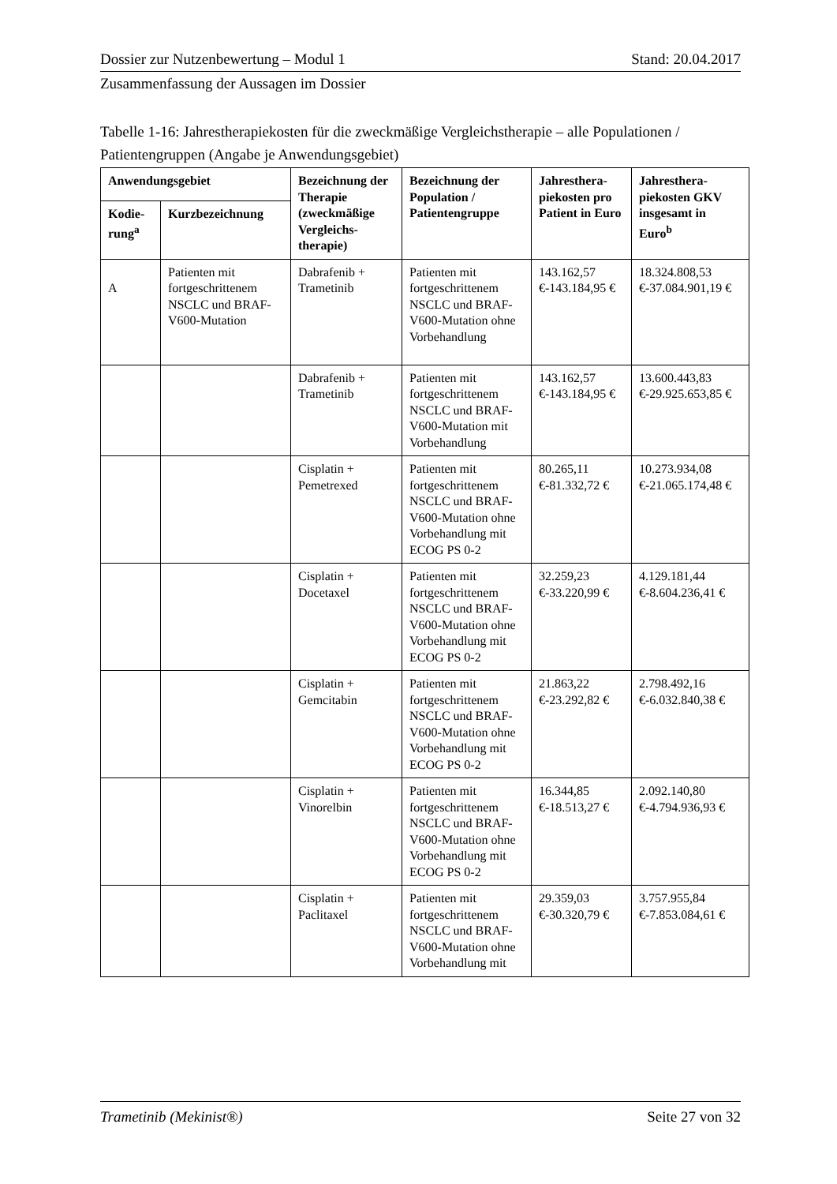Dossier zur Nutzenbewertung – Modul 1 Stand: 20.04.2017
Zusammenfassung der Aussagen im Dossier
Tabelle 1-16: Jahrestherapiekosten für die zweckmäßige Vergleichstherapie – alle Populationen / Patientengruppen (Angabe je Anwendungsgebiet)
| Anwendungsgebiet | | Bezeichnung der Therapie (zweckmäßige Vergleichs-therapie) | Bezeichnung der Population / Patientengruppe | Jahresthera-piekosten pro Patient in Euro | Jahresthera-piekosten GKV insgesamt in Euro<sup>b</sup> |
| --- | --- | --- | --- | --- | --- |
| Kodie-rung<sup>a</sup> | Kurzbezeichnung | | | | |
| A | Patienten mit fortgeschrittenem NSCLC und BRAF-V600-Mutation | Dabrafenib + Trametinib | Patienten mit fortgeschrittenem NSCLC und BRAF-V600-Mutation ohne Vorbehandlung | 143.162,57 €-143.184,95 € | 18.324.808,53 €-37.084.901,19 € |
| | | Dabrafenib + Trametinib | Patienten mit fortgeschrittenem NSCLC und BRAF-V600-Mutation mit Vorbehandlung | 143.162,57 €-143.184,95 € | 13.600.443,83 €-29.925.653,85 € |
| | | Cisplatin + Pemetrexed | Patienten mit fortgeschrittenem NSCLC und BRAF-V600-Mutation ohne Vorbehandlung mit ECOG PS 0-2 | 80.265,11 €-81.332,72 € | 10.273.934,08 €-21.065.174,48 € |
| | | Cisplatin + Docetaxel | Patienten mit fortgeschrittenem NSCLC und BRAF-V600-Mutation ohne Vorbehandlung mit ECOG PS 0-2 | 32.259,23 €-33.220,99 € | 4.129.181,44 €-8.604.236,41 € |
| | | Cisplatin + Gemcitabin | Patienten mit fortgeschrittenem NSCLC und BRAF-V600-Mutation ohne Vorbehandlung mit ECOG PS 0-2 | 21.863,22 €-23.292,82 € | 2.798.492,16 €-6.032.840,38 € |
| | | Cisplatin + Vinorelbin | Patienten mit fortgeschrittenem NSCLC und BRAF-V600-Mutation ohne Vorbehandlung mit ECOG PS 0-2 | 16.344,85 €-18.513,27 € | 2.092.140,80 €-4.794.936,93 € |
| | | Cisplatin + Paclitaxel | Patienten mit fortgeschrittenem NSCLC und BRAF-V600-Mutation ohne Vorbehandlung mit | 29.359,03 €-30.320,79 € | 3.757.955,84 €-7.853.084,61 € |
Trametinib (Mekinist®) Seite 27 von 32